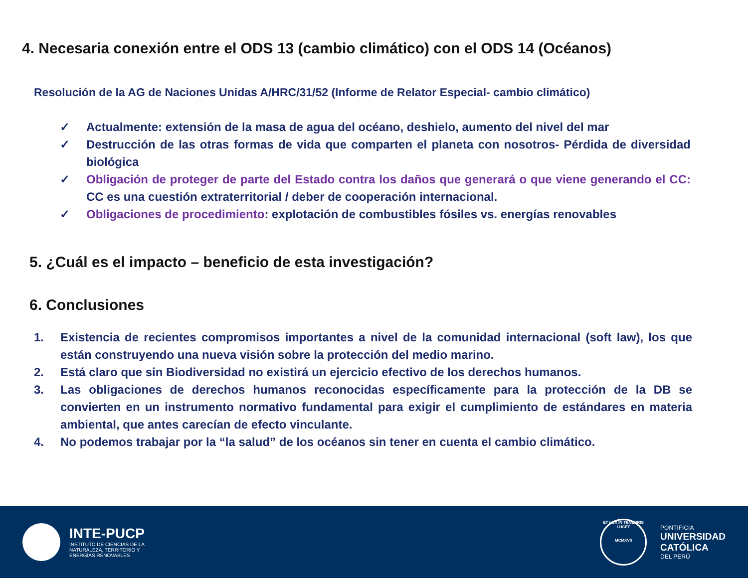4. Necesaria conexión entre el ODS 13 (cambio climático) con el ODS 14 (Océanos)
Resolución de la AG de Naciones Unidas A/HRC/31/52 (Informe de Relator Especial- cambio climático)
✓ Actualmente: extensión de la masa de agua del océano, deshielo, aumento del nivel del mar
✓ Destrucción de las otras formas de vida que comparten el planeta con nosotros- Pérdida de diversidad biológica
✓ Obligación de proteger de parte del Estado contra los daños que generará o que viene generando el CC: CC es una cuestión extraterritorial / deber de cooperación internacional.
✓ Obligaciones de procedimiento: explotación de combustibles fósiles vs. energías renovables
5. ¿Cuál es el impacto – beneficio de esta investigación?
6. Conclusiones
1. Existencia de recientes compromisos importantes a nivel de la comunidad internacional (soft law), los que están construyendo una nueva visión sobre la protección del medio marino.
2. Está claro que sin Biodiversidad no existirá un ejercicio efectivo de los derechos humanos.
3. Las obligaciones de derechos humanos reconocidas específicamente para la protección de la DB se convierten en un instrumento normativo fundamental para exigir el cumplimiento de estándares en materia ambiental, que antes carecían de efecto vinculante.
4. No podemos trabajar por la “la salud” de los océanos sin tener en cuenta el cambio climático.
INTE-PUCP
INSTITUTO DE CIENCIAS DE LA
NATURALEZA, TERRITORIO Y
ENERGÍAS RENOVABLES
ET LUX IN TENEBRIS LUCET
MCMXVII
PONTIFICIA
UNIVERSIDAD
CATÓLICA
DEL PERÚ